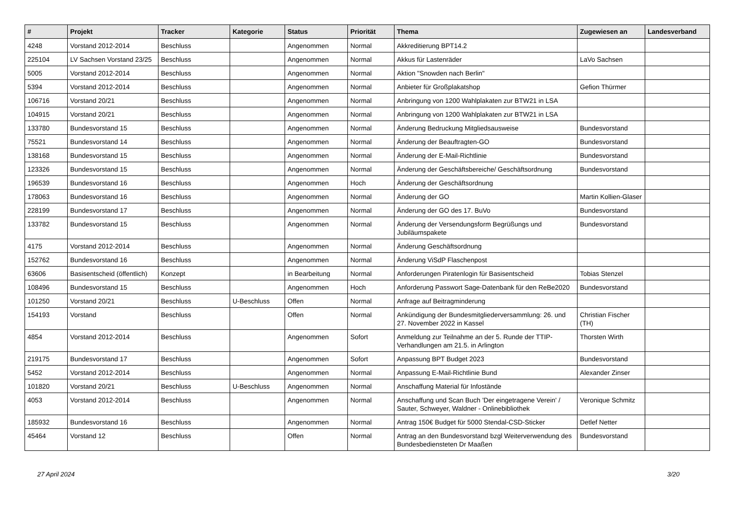| # | Projekt | Tracker | Kategorie | Status | Priorität | Thema | Zugewiesen an | Landesverband |
| --- | --- | --- | --- | --- | --- | --- | --- | --- |
| 4248 | Vorstand 2012-2014 | Beschluss | | Angenommen | Normal | Akkreditierung BPT14.2 | | |
| 225104 | LV Sachsen Vorstand 23/25 | Beschluss | | Angenommen | Normal | Akkus für Lastenräder | LaVo Sachsen | |
| 5005 | Vorstand 2012-2014 | Beschluss | | Angenommen | Normal | Aktion "Snowden nach Berlin" | | |
| 5394 | Vorstand 2012-2014 | Beschluss | | Angenommen | Normal | Anbieter für Großplakatshop | Gefion Thürmer | |
| 106716 | Vorstand 20/21 | Beschluss | | Angenommen | Normal | Anbringung von 1200 Wahlplakaten zur BTW21 in LSA | | |
| 104915 | Vorstand 20/21 | Beschluss | | Angenommen | Normal | Anbringung von 1200 Wahlplakaten zur BTW21 in LSA | | |
| 133780 | Bundesvorstand 15 | Beschluss | | Angenommen | Normal | Änderung Bedruckung Mitgliedsausweise | Bundesvorstand | |
| 75521 | Bundesvorstand 14 | Beschluss | | Angenommen | Normal | Änderung der Beauftragten-GO | Bundesvorstand | |
| 138168 | Bundesvorstand 15 | Beschluss | | Angenommen | Normal | Änderung der E-Mail-Richtlinie | Bundesvorstand | |
| 123326 | Bundesvorstand 15 | Beschluss | | Angenommen | Normal | Änderung der Geschäftsbereiche/ Geschäftsordnung | Bundesvorstand | |
| 196539 | Bundesvorstand 16 | Beschluss | | Angenommen | Hoch | Änderung der Geschäftsordnung | | |
| 178063 | Bundesvorstand 16 | Beschluss | | Angenommen | Normal | Änderung der GO | Martin Kollien-Glaser | |
| 228199 | Bundesvorstand 17 | Beschluss | | Angenommen | Normal | Änderung der GO des 17. BuVo | Bundesvorstand | |
| 133782 | Bundesvorstand 15 | Beschluss | | Angenommen | Normal | Änderung der Versendungsform Begrüßungs und Jubiläumspakete | Bundesvorstand | |
| 4175 | Vorstand 2012-2014 | Beschluss | | Angenommen | Normal | Änderung Geschäftsordnung | | |
| 152762 | Bundesvorstand 16 | Beschluss | | Angenommen | Normal | Änderung ViSdP Flaschenpost | | |
| 63606 | Basisentscheid (öffentlich) | Konzept | | in Bearbeitung | Normal | Anforderungen Piratenlogin für Basisentscheid | Tobias Stenzel | |
| 108496 | Bundesvorstand 15 | Beschluss | | Angenommen | Hoch | Anforderung Passwort Sage-Datenbank für den ReBe2020 | Bundesvorstand | |
| 101250 | Vorstand 20/21 | Beschluss | U-Beschluss | Offen | Normal | Anfrage auf Beitragminderung | | |
| 154193 | Vorstand | Beschluss | | Offen | Normal | Ankündigung der Bundesmitgliederversammlung: 26. und 27. November 2022 in Kassel | Christian Fischer (TH) | |
| 4854 | Vorstand 2012-2014 | Beschluss | | Angenommen | Sofort | Anmeldung zur Teilnahme an der 5. Runde der TTIP-Verhandlungen am 21.5. in Arlington | Thorsten Wirth | |
| 219175 | Bundesvorstand 17 | Beschluss | | Angenommen | Sofort | Anpassung BPT Budget 2023 | Bundesvorstand | |
| 5452 | Vorstand 2012-2014 | Beschluss | | Angenommen | Normal | Anpassung E-Mail-Richtlinie Bund | Alexander Zinser | |
| 101820 | Vorstand 20/21 | Beschluss | U-Beschluss | Angenommen | Normal | Anschaffung Material für Infostände | | |
| 4053 | Vorstand 2012-2014 | Beschluss | | Angenommen | Normal | Anschaffung und Scan Buch 'Der eingetragene Verein' / Sauter, Schweyer, Waldner - Onlinebibliothek | Veronique Schmitz | |
| 185932 | Bundesvorstand 16 | Beschluss | | Angenommen | Normal | Antrag 150€ Budget für 5000 Stendal-CSD-Sticker | Detlef Netter | |
| 45464 | Vorstand 12 | Beschluss | | Offen | Normal | Antrag an den Bundesvorstand bzgl Weiterverwendung des Bundesbediensteten Dr Maaßen | Bundesvorstand | |
27 April 2024 3/20